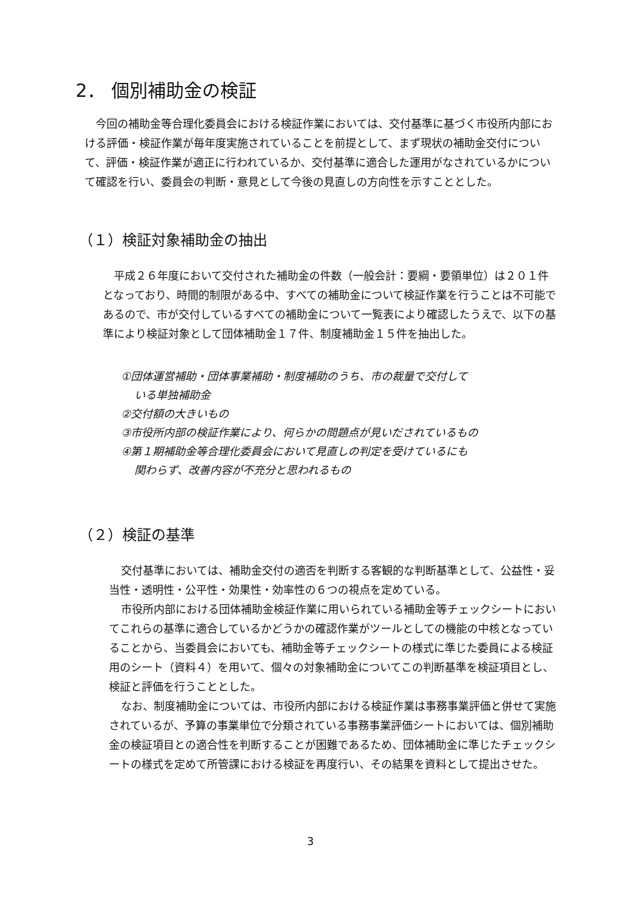2． 個別補助金の検証
今回の補助金等合理化委員会における検証作業においては、交付基準に基づく市役所内部における評価・検証作業が毎年度実施されていることを前提として、まず現状の補助金交付について、評価・検証作業が適正に行われているか、交付基準に適合した運用がなされているかについて確認を行い、委員会の判断・意見として今後の見直しの方向性を示すこととした。
（１）検証対象補助金の抽出
平成２６年度において交付された補助金の件数（一般会計：要綱・要領単位）は２０１件となっており、時間的制限がある中、すべての補助金について検証作業を行うことは不可能であるので、市が交付しているすべての補助金について一覧表により確認したうえで、以下の基準により検証対象として団体補助金１７件、制度補助金１５件を抽出した。
①団体運営補助・団体事業補助・制度補助のうち、市の裁量で交付して
いる単独補助金
②交付額の大きいもの
③市役所内部の検証作業により、何らかの問題点が見いだされているもの
④第１期補助金等合理化委員会において見直しの判定を受けているにも
関わらず、改善内容が不充分と思われるもの
（２）検証の基準
交付基準においては、補助金交付の適否を判断する客観的な判断基準として、公益性・妥当性・透明性・公平性・効果性・効率性の６つの視点を定めている。
市役所内部における団体補助金検証作業に用いられている補助金等チェックシートにおいてこれらの基準に適合しているかどうかの確認作業がツールとしての機能の中核となっていることから、当委員会においても、補助金等チェックシートの様式に準じた委員による検証用のシート（資料４）を用いて、個々の対象補助金についてこの判断基準を検証項目とし、検証と評価を行うこととした。
なお、制度補助金については、市役所内部における検証作業は事務事業評価と併せて実施されているが、予算の事業単位で分類されている事務事業評価シートにおいては、個別補助金の検証項目との適合性を判断することが困難であるため、団体補助金に準じたチェックシートの様式を定めて所管課における検証を再度行い、その結果を資料として提出させた。
3